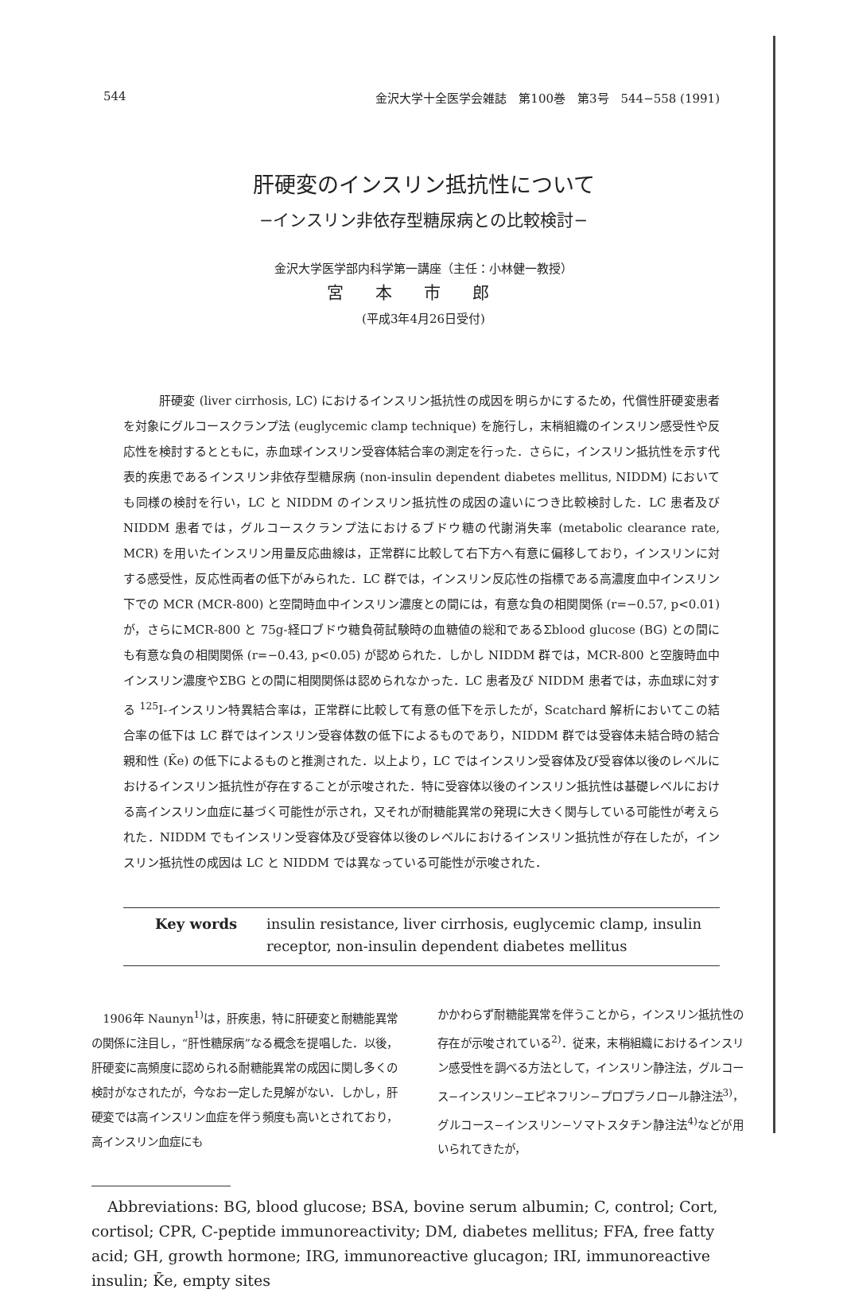544 金沢大学十全医学会雑誌　第100巻　第3号　544−558 (1991)
肝硬変のインスリン抵抗性について
−インスリン非依存型糖尿病との比較検討−
金沢大学医学部内科学第一講座（主任：小林健一教授）
宮本市郎
(平成3年4月26日受付)
肝硬変 (liver cirrhosis, LC) におけるインスリン抵抗性の成因を明らかにするため，代償性肝硬変患者を対象にグルコースクランプ法 (euglycemic clamp technique) を施行し，末梢組織のインスリン感受性や反応性を検討するとともに，赤血球インスリン受容体結合率の測定を行った．さらに，インスリン抵抗性を示す代表的疾患であるインスリン非依存型糖尿病 (non-insulin dependent diabetes mellitus, NIDDM) においても同様の検討を行い，LC と NIDDM のインスリン抵抗性の成因の違いにつき比較検討した．LC 患者及び NIDDM 患者では，グルコースクランプ法におけるブドウ糖の代謝消失率 (metabolic clearance rate, MCR) を用いたインスリン用量反応曲線は，正常群に比較して右下方へ有意に偏移しており，インスリンに対する感受性，反応性両者の低下がみられた．LC 群では，インスリン反応性の指標である高濃度血中インスリン下での MCR (MCR-800) と空間時血中インスリン濃度との間には，有意な負の相関関係 (r=−0.57, p<0.01) が，さらにMCR-800 と 75g-経口ブドウ糖負荷試験時の血糖値の総和であるΣblood glucose (BG) との間にも有意な負の相関関係 (r=−0.43, p<0.05) が認められた．しかし NIDDM 群では，MCR-800 と空腹時血中インスリン濃度やΣBG との間に相関関係は認められなかった．LC 患者及び NIDDM 患者では，赤血球に対する <sup>125</sup>I-インスリン特異結合率は，正常群に比較して有意の低下を示したが，Scatchard 解析においてこの結合率の低下は LC 群ではインスリン受容体数の低下によるものであり，NIDDM 群では受容体未結合時の結合親和性 (K̄e) の低下によるものと推測された．以上より，LC ではインスリン受容体及び受容体以後のレベルにおけるインスリン抵抗性が存在することが示唆された．特に受容体以後のインスリン抵抗性は基礎レベルにおける高インスリン血症に基づく可能性が示され，又それが耐糖能異常の発現に大きく関与している可能性が考えられた．NIDDM でもインスリン受容体及び受容体以後のレベルにおけるインスリン抵抗性が存在したが，インスリン抵抗性の成因は LC と NIDDM では異なっている可能性が示唆された．
Key words insulin resistance, liver cirrhosis, euglycemic clamp, insulin receptor, non-insulin dependent diabetes mellitus
　1906年 Naunyn<sup>1)</sup>は，肝疾患，特に肝硬変と耐糖能異常の関係に注目し，“肝性糖尿病”なる概念を提唱した．以後，肝硬変に高頻度に認められる耐糖能異常の成因に関し多くの検討がなされたが，今なお一定した見解がない．しかし，肝硬変では高インスリン血症を伴う頻度も高いとされており，高インスリン血症にも
かかわらず耐糖能異常を伴うことから，インスリン抵抗性の存在が示唆されている<sup>2)</sup>．従来，末梢組織におけるインスリン感受性を調べる方法として，インスリン静注法，グルコース−インスリン−エピネフリン−プロプラノロール静注法<sup>3)</sup>，グルコース−インスリン−ソマトスタチン静注法<sup>4)</sup>などが用いられてきたが，
Abbreviations: BG, blood glucose; BSA, bovine serum albumin; C, control; Cort, cortisol; CPR, C-peptide immunoreactivity; DM, diabetes mellitus; FFA, free fatty acid; GH, growth hormone; IRG, immunoreactive glucagon; IRI, immunoreactive insulin; K̄e, empty sites